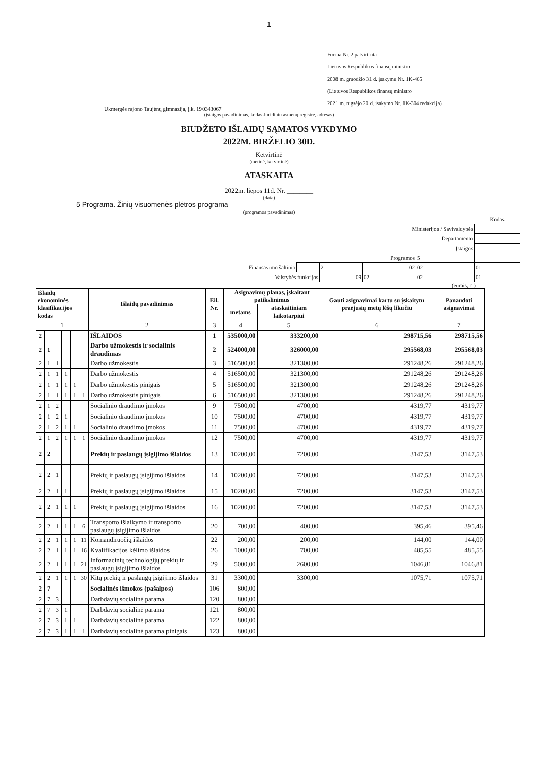1
Forma Nr. 2 patvirtinta
Lietuvos Respublikos finansų ministro
2008 m. gruodžio 31 d. įsakymu Nr. 1K-465
(Lietuvos Respublikos finansų ministro
2021 m. rugsėjo 20 d. įsakymo Nr. 1K-304 redakcija)
Ukmergės rajono Taujėnų gimnazija, į.k. 190343067
(įstaigos pavadinimas, kodas Juridinių asmenų registre, adresas)
BIUDŽETO IŠLAIDŲ SĄMATOS VYKDYMO
2022M. BIRŽELIO 30D.
Ketvirtinė
(metinė, ketvirtinė)
ATASKAITA
2022m. liepos 11d. Nr. ________
(data)
5 Programa. Žinių visuomenės plėtros programa
(programos pavadinimas)
| | | | | | Kodas |
| Ministerijos / Savivaldybės | | | | | |
| Departamento | | | | | |
| Įstaigos | | | | | |
| Programos | | | | 5 | |
| Finansavimo šaltinio | | 2 | 02 | 02 | 01 |
| Valstybės funkcijos | | 09 | 02 | 02 | 01 |
(eurais, ct)
| Išlaidų ekonominės klasifikacijos kodas | | | | | | Išlaidų pavadinimas | Eil. Nr. | Asignavimų planas, įskaitant patikslinimus | | Gauti asignavimai kartu su įskaitytu praėjusių metų lėšų likučiu | Panaudoti asignavimai |
| --- | --- | --- | --- | --- | --- | --- | --- | --- | --- | --- | --- |
| | | | | | | | | metams | ataskaitiniam laikotarpiui | | |
| 1 | | | | | | 2 | 3 | 4 | 5 | 6 | 7 |
| 2 | | | | | | IŠLAIDOS | 1 | 535000,00 | 333200,00 | 298715,56 | 298715,56 |
| 2 | 1 | | | | | Darbo užmokestis ir socialinis draudimas | 2 | 524000,00 | 326000,00 | 295568,03 | 295568,03 |
| 2 | 1 | 1 | | | | Darbo užmokestis | 3 | 516500,00 | 321300,00 | 291248,26 | 291248,26 |
| 2 | 1 | 1 | 1 | | | Darbo užmokestis | 4 | 516500,00 | 321300,00 | 291248,26 | 291248,26 |
| 2 | 1 | 1 | 1 | 1 | | Darbo užmokestis pinigais | 5 | 516500,00 | 321300,00 | 291248,26 | 291248,26 |
| 2 | 1 | 1 | 1 | 1 | 1 | Darbo užmokestis pinigais | 6 | 516500,00 | 321300,00 | 291248,26 | 291248,26 |
| 2 | 1 | 2 | | | | Socialinio draudimo įmokos | 9 | 7500,00 | 4700,00 | 4319,77 | 4319,77 |
| 2 | 1 | 2 | 1 | | | Socialinio draudimo įmokos | 10 | 7500,00 | 4700,00 | 4319,77 | 4319,77 |
| 2 | 1 | 2 | 1 | 1 | | Socialinio draudimo įmokos | 11 | 7500,00 | 4700,00 | 4319,77 | 4319,77 |
| 2 | 1 | 2 | 1 | 1 | 1 | Socialinio draudimo įmokos | 12 | 7500,00 | 4700,00 | 4319,77 | 4319,77 |
| 2 | 2 | | | | | Prekių ir paslaugų įsigijimo išlaidos | 13 | 10200,00 | 7200,00 | 3147,53 | 3147,53 |
| 2 | 2 | 1 | | | | Prekių ir paslaugų įsigijimo išlaidos | 14 | 10200,00 | 7200,00 | 3147,53 | 3147,53 |
| 2 | 2 | 1 | 1 | | | Prekių ir paslaugų įsigijimo išlaidos | 15 | 10200,00 | 7200,00 | 3147,53 | 3147,53 |
| 2 | 2 | 1 | 1 | 1 | | Prekių ir paslaugų įsigijimo išlaidos | 16 | 10200,00 | 7200,00 | 3147,53 | 3147,53 |
| 2 | 2 | 1 | 1 | 1 | 6 | Transporto išlaikymo ir transporto paslaugų įsigijimo išlaidos | 20 | 700,00 | 400,00 | 395,46 | 395,46 |
| 2 | 2 | 1 | 1 | 1 | 11 | Komandiruočių išlaidos | 22 | 200,00 | 200,00 | 144,00 | 144,00 |
| 2 | 2 | 1 | 1 | 1 | 16 | Kvalifikacijos kėlimo išlaidos | 26 | 1000,00 | 700,00 | 485,55 | 485,55 |
| 2 | 2 | 1 | 1 | 1 | 21 | Informacinių technologijų prekių ir paslaugų įsigijimo išlaidos | 29 | 5000,00 | 2600,00 | 1046,81 | 1046,81 |
| 2 | 2 | 1 | 1 | 1 | 30 | Kitų prekių ir paslaugų įsigijimo išlaidos | 31 | 3300,00 | 3300,00 | 1075,71 | 1075,71 |
| 2 | 7 | | | | | Socialinės išmokos (pašalpos) | 106 | 800,00 | | | |
| 2 | 7 | 3 | | | | Darbdavių socialinė parama | 120 | 800,00 | | | |
| 2 | 7 | 3 | 1 | | | Darbdavių socialinė parama | 121 | 800,00 | | | |
| 2 | 7 | 3 | 1 | 1 | | Darbdavių socialinė parama | 122 | 800,00 | | | |
| 2 | 7 | 3 | 1 | 1 | 1 | Darbdavių socialinė parama pinigais | 123 | 800,00 | | | |